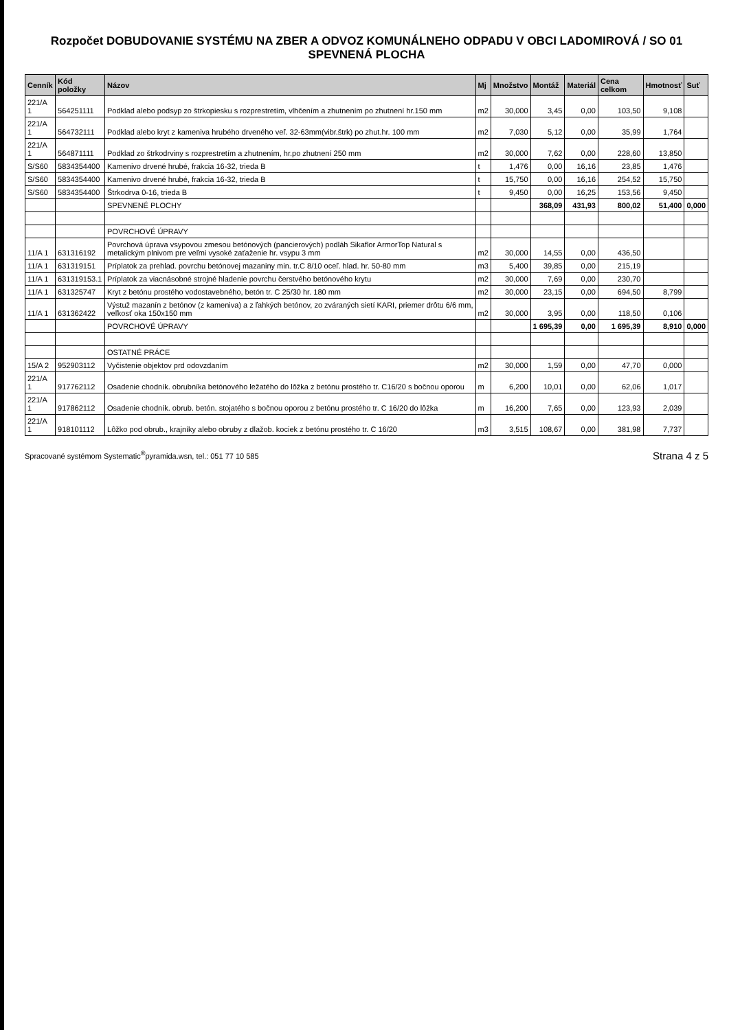Rozpočet DOBUDOVANIE SYSTÉMU NA ZBER A ODVOZ KOMUNÁLNEHO ODPADU V OBCI LADOMIROVÁ / SO 01 SPEVNENÁ PLOCHA
| Cenník | Kód položky | Názov | Mj | Množstvo | Montáž | Materiál | Cena celkom | Hmotnosť | Suť |
| --- | --- | --- | --- | --- | --- | --- | --- | --- | --- |
| 221/A 1 | 564251111 | Podklad alebo podsyp zo štrkopiesku s rozprestretím, vlhčením a zhutnením po zhutnení hr.150 mm | m2 | 30,000 | 3,45 | 0,00 | 103,50 | 9,108 | |
| 221/A 1 | 564732111 | Podklad alebo kryt z kameniva hrubého drveného veľ. 32-63mm(vibr.štrk) po zhut.hr. 100 mm | m2 | 7,030 | 5,12 | 0,00 | 35,99 | 1,764 | |
| 221/A 1 | 564871111 | Podklad zo štrkodrviny s rozprestretím a zhutnením, hr.po zhutnení 250 mm | m2 | 30,000 | 7,62 | 0,00 | 228,60 | 13,850 | |
| S/S60 | 5834354400 | Kamenivo drvené hrubé, frakcia 16-32, trieda B | t | 1,476 | 0,00 | 16,16 | 23,85 | 1,476 | |
| S/S60 | 5834354400 | Kamenivo drvené hrubé, frakcia 16-32, trieda B | t | 15,750 | 0,00 | 16,16 | 254,52 | 15,750 | |
| S/S60 | 5834354400 | Štrkodrva 0-16, trieda B | t | 9,450 | 0,00 | 16,25 | 153,56 | 9,450 | |
| | | SPEVNENÉ PLOCHY | | | 368,09 | 431,93 | 800,02 | 51,400 | 0,000 |
| | | POVRCHOVÉ ÚPRAVY | | | | | | | |
| 11/A 1 | 631316192 | Povrchová úprava vsypovou zmesou betónových (pancierových) podláh Sikaflor ArmorTop Natural s metalickým plnivom pre veľmi vysoké zaťaženie hr. vsypu 3 mm | m2 | 30,000 | 14,55 | 0,00 | 436,50 | | |
| 11/A 1 | 631319151 | Príplatok za prehlad. povrchu betónovej mazaniny min. tr.C 8/10 oceľ. hlad. hr. 50-80 mm | m3 | 5,400 | 39,85 | 0,00 | 215,19 | | |
| 11/A 1 | 631319153.1 | Príplatok za viacnásobné strojné hladenie povrchu čerstvého betónového krytu | m2 | 30,000 | 7,69 | 0,00 | 230,70 | | |
| 11/A 1 | 631325747 | Kryt z betónu prostého vodostavebného, betón tr. C 25/30 hr. 180 mm | m2 | 30,000 | 23,15 | 0,00 | 694,50 | 8,799 | |
| 11/A 1 | 631362422 | Výstuž mazanín z betónov (z kameniva) a z ľahkých betónov, zo zváraných sietí KARI, priemer drôtu 6/6 mm, veľkosť oka 150x150 mm | m2 | 30,000 | 3,95 | 0,00 | 118,50 | 0,106 | |
| | | POVRCHOVÉ ÚPRAVY | | | 1 695,39 | 0,00 | 1 695,39 | 8,910 | 0,000 |
| | | OSTATNÉ PRÁCE | | | | | | | |
| 15/A 2 | 952903112 | Vyčistenie objektov prd odovzdaním | m2 | 30,000 | 1,59 | 0,00 | 47,70 | 0,000 | |
| 221/A 1 | 917762112 | Osadenie chodník. obrubníka betónového ležatého do lôžka z betónu prostého tr. C16/20 s bočnou oporou | m | 6,200 | 10,01 | 0,00 | 62,06 | 1,017 | |
| 221/A 1 | 917862112 | Osadenie chodník. obrub. betón. stojatého s bočnou oporou z betónu prostého tr. C 16/20 do lôžka | m | 16,200 | 7,65 | 0,00 | 123,93 | 2,039 | |
| 221/A 1 | 918101112 | Lôžko pod obrub., krajníky alebo obruby z dlažob. kociek z betónu prostého tr. C 16/20 | m3 | 3,515 | 108,67 | 0,00 | 381,98 | 7,737 | |
Spracované systémom Systematic<sup>®</sup>pyramida.wsn, tel.: 051 77 10 585 Strana 4 z 5